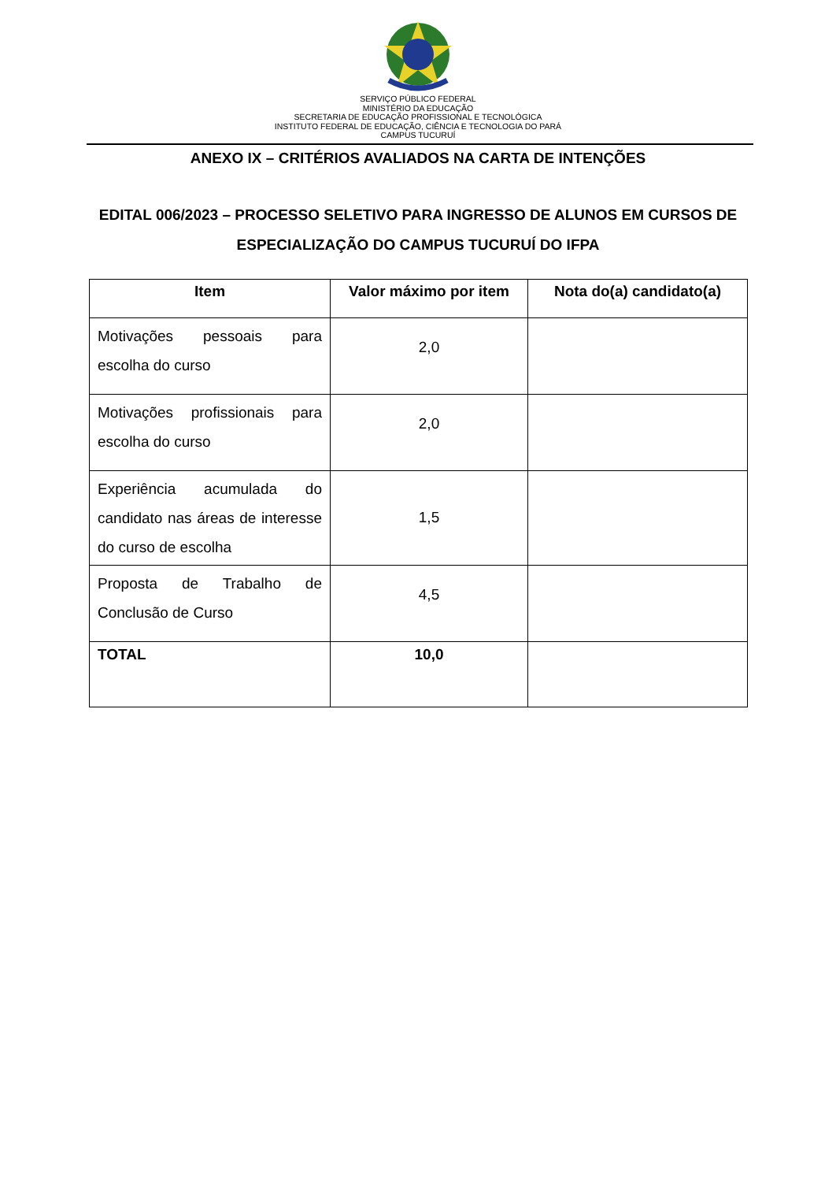SERVIÇO PÚBLICO FEDERAL
MINISTÉRIO DA EDUCAÇÃO
SECRETARIA DE EDUCAÇÃO PROFISSIONAL E TECNOLÓGICA
INSTITUTO FEDERAL DE EDUCAÇÃO, CIÊNCIA E TECNOLOGIA DO PARÁ
CAMPUS TUCURUÍ
ANEXO IX – CRITÉRIOS AVALIADOS NA CARTA DE INTENÇÕES
EDITAL 006/2023 – PROCESSO SELETIVO PARA INGRESSO DE ALUNOS EM CURSOS DE ESPECIALIZAÇÃO DO CAMPUS TUCURUÍ DO IFPA
| Item | Valor máximo por item | Nota do(a) candidato(a) |
| --- | --- | --- |
| Motivações pessoais para escolha do curso | 2,0 | |
| Motivações profissionais para escolha do curso | 2,0 | |
| Experiência acumulada do candidato nas áreas de interesse do curso de escolha | 1,5 | |
| Proposta de Trabalho de Conclusão de Curso | 4,5 | |
| TOTAL | 10,0 | |